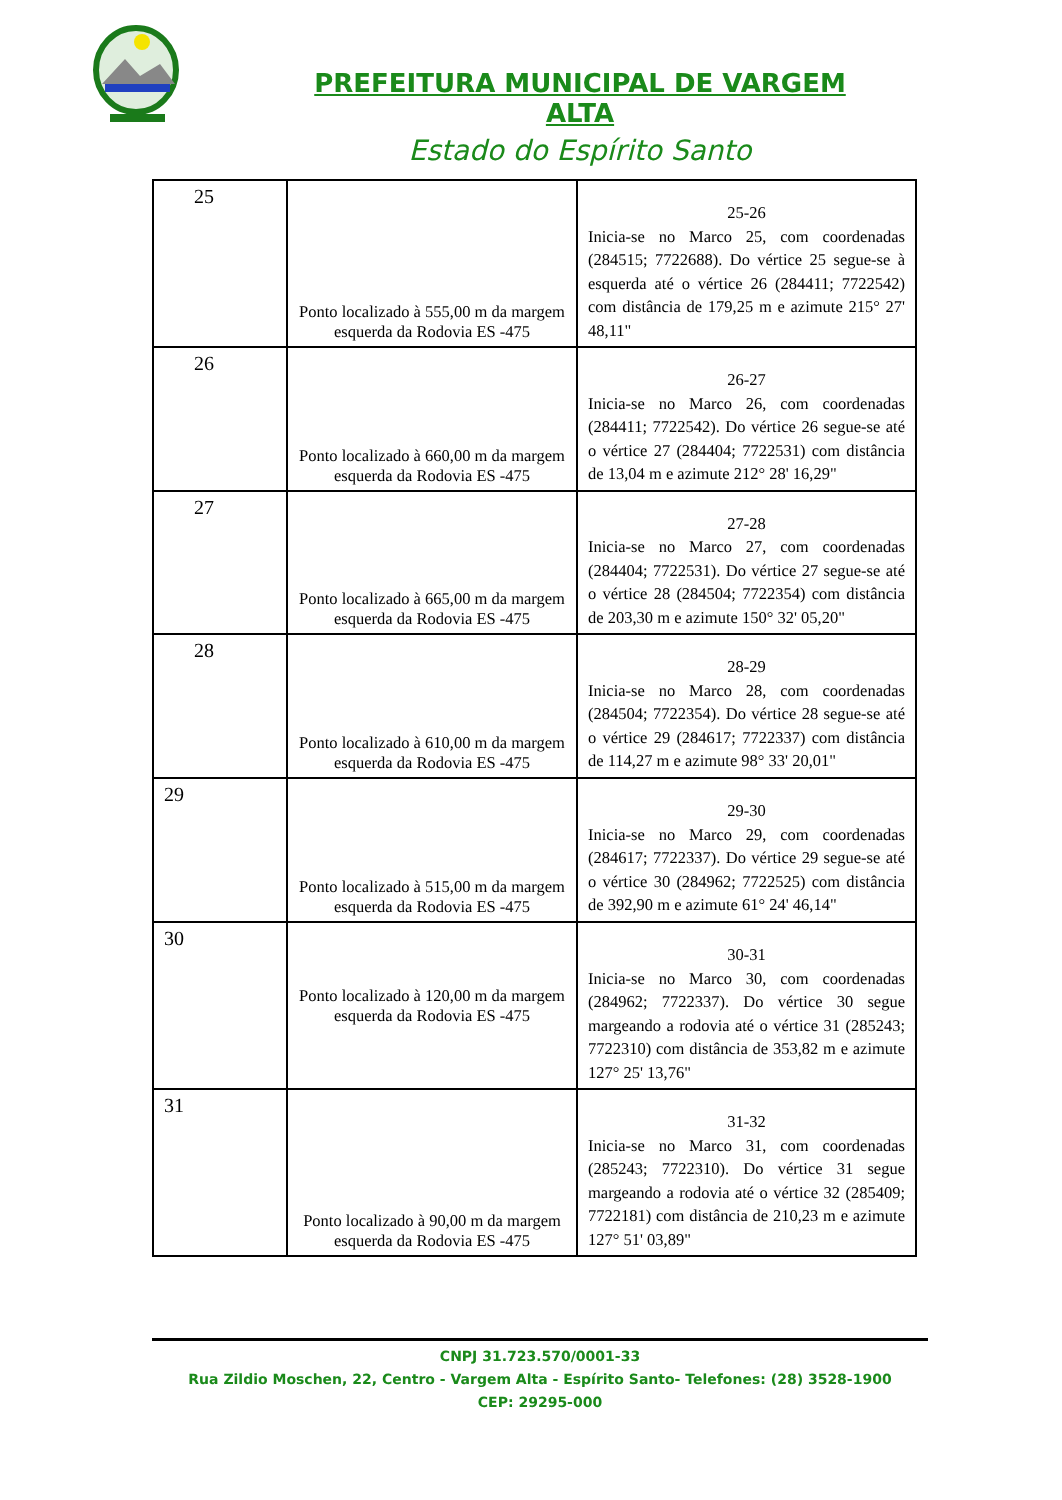PREFEITURA MUNICIPAL DE VARGEM ALTA
Estado do Espírito Santo
| 25 | Ponto localizado à 555,00 m da margem esquerda da Rodovia ES -475 | 25-26 Inicia-se no Marco 25, com coordenadas (284515; 7722688). Do vértice 25 segue-se à esquerda até o vértice 26 (284411; 7722542) com distância de 179,25 m e azimute 215° 27' 48,11" |
| 26 | Ponto localizado à 660,00 m da margem esquerda da Rodovia ES -475 | 26-27 Inicia-se no Marco 26, com coordenadas (284411; 7722542). Do vértice 26 segue-se até o vértice 27 (284404; 7722531) com distância de 13,04 m e azimute 212° 28' 16,29" |
| 27 | Ponto localizado à 665,00 m da margem esquerda da Rodovia ES -475 | 27-28 Inicia-se no Marco 27, com coordenadas (284404; 7722531). Do vértice 27 segue-se até o vértice 28 (284504; 7722354) com distância de 203,30 m e azimute 150° 32' 05,20" |
| 28 | Ponto localizado à 610,00 m da margem esquerda da Rodovia ES -475 | 28-29 Inicia-se no Marco 28, com coordenadas (284504; 7722354). Do vértice 28 segue-se até o vértice 29 (284617; 7722337) com distância de 114,27 m e azimute 98° 33' 20,01" |
| 29 | Ponto localizado à 515,00 m da margem esquerda da Rodovia ES -475 | 29-30 Inicia-se no Marco 29, com coordenadas (284617; 7722337). Do vértice 29 segue-se até o vértice 30 (284962; 7722525) com distância de 392,90 m e azimute 61° 24' 46,14" |
| 30 | Ponto localizado à 120,00 m da margem esquerda da Rodovia ES -475 | 30-31 Inicia-se no Marco 30, com coordenadas (284962; 7722337). Do vértice 30 segue margeando a rodovia até o vértice 31 (285243; 7722310) com distância de 353,82 m e azimute 127° 25' 13,76" |
| 31 | Ponto localizado à 90,00 m da margem esquerda da Rodovia ES -475 | 31-32 Inicia-se no Marco 31, com coordenadas (285243; 7722310). Do vértice 31 segue margeando a rodovia até o vértice 32 (285409; 7722181) com distância de 210,23 m e azimute 127° 51' 03,89" |
CNPJ 31.723.570/0001-33
Rua Zildio Moschen, 22, Centro - Vargem Alta - Espírito Santo- Telefones: (28) 3528-1900
CEP: 29295-000